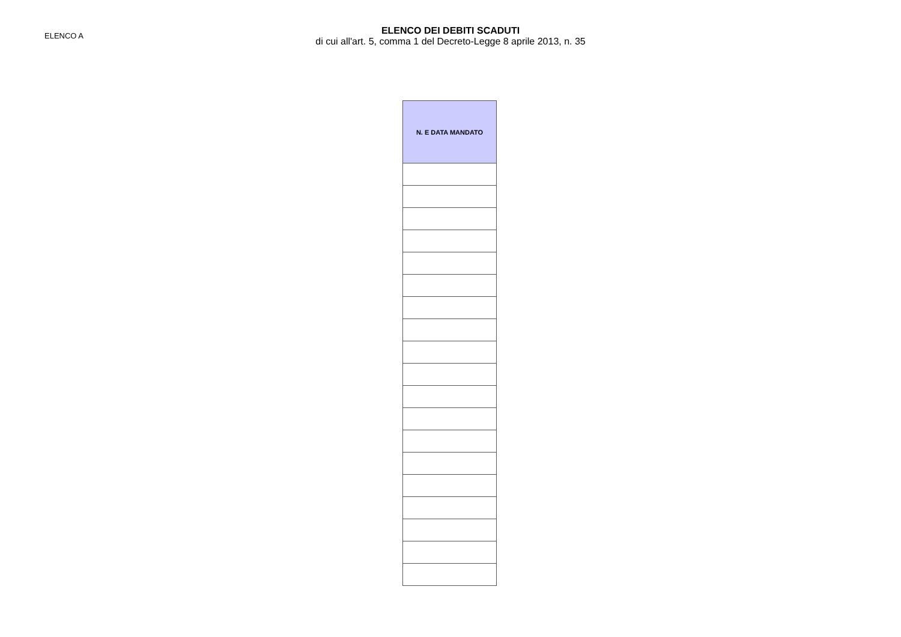ELENCO A
ELENCO DEI DEBITI SCADUTI
di cui all'art. 5, comma 1 del Decreto-Legge 8 aprile 2013, n. 35
| N. E DATA MANDATO |
| --- |